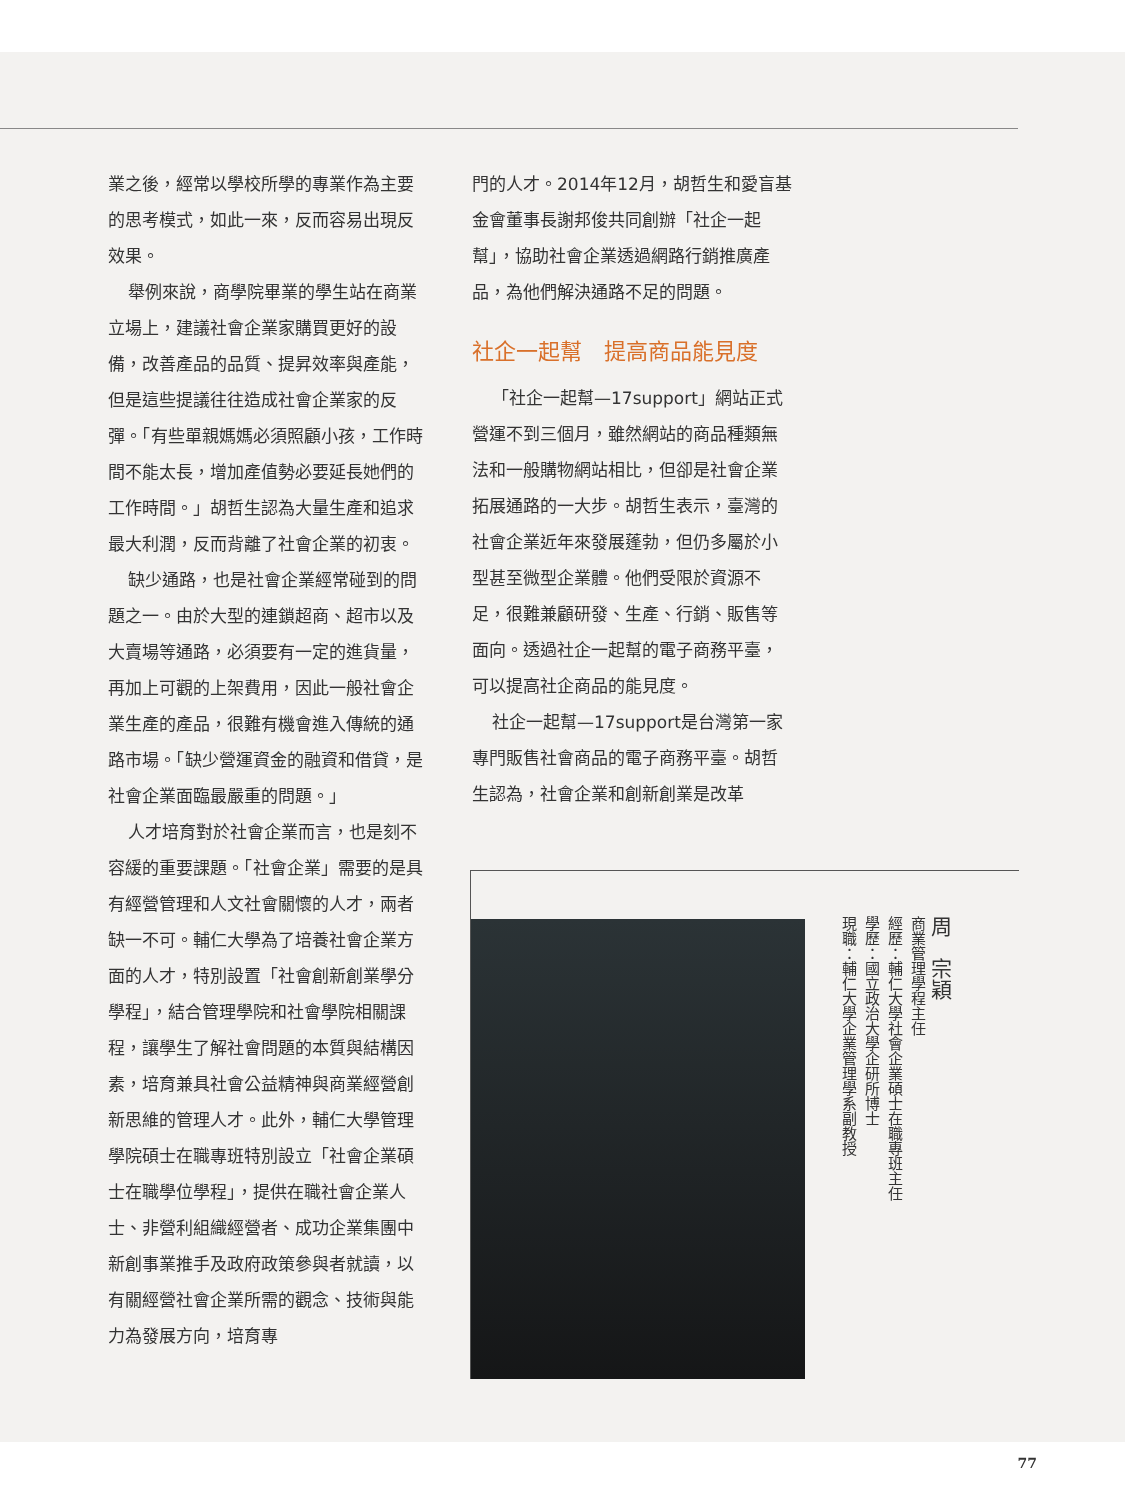業之後，經常以學校所學的專業作為主要的思考模式，如此一來，反而容易出現反效果。
舉例來說，商學院畢業的學生站在商業立場上，建議社會企業家購買更好的設備，改善產品的品質、提昇效率與產能，但是這些提議往往造成社會企業家的反彈。「有些單親媽媽必須照顧小孩，工作時間不能太長，增加產值勢必要延長她們的工作時間。」胡哲生認為大量生產和追求最大利潤，反而背離了社會企業的初衷。
缺少通路，也是社會企業經常碰到的問題之一。由於大型的連鎖超商、超市以及大賣場等通路，必須要有一定的進貨量，再加上可觀的上架費用，因此一般社會企業生產的產品，很難有機會進入傳統的通路市場。「缺少營運資金的融資和借貸，是社會企業面臨最嚴重的問題。」
人才培育對於社會企業而言，也是刻不容緩的重要課題。「社會企業」需要的是具有經營管理和人文社會關懷的人才，兩者缺一不可。輔仁大學為了培養社會企業方面的人才，特別設置「社會創新創業學分學程」，結合管理學院和社會學院相關課程，讓學生了解社會問題的本質與結構因素，培育兼具社會公益精神與商業經營創新思維的管理人才。此外，輔仁大學管理學院碩士在職專班特別設立「社會企業碩士在職學位學程」，提供在職社會企業人士、非營利組織經營者、成功企業集團中新創事業推手及政府政策參與者就讀，以有關經營社會企業所需的觀念、技術與能力為發展方向，培育專
門的人才。2014年12月，胡哲生和愛盲基金會董事長謝邦俊共同創辦「社企一起幫」，協助社會企業透過網路行銷推廣產品，為他們解決通路不足的問題。
社企一起幫　提高商品能見度
「社企一起幫—17support」網站正式營運不到三個月，雖然網站的商品種類無法和一般購物網站相比，但卻是社會企業拓展通路的一大步。胡哲生表示，臺灣的社會企業近年來發展蓬勃，但仍多屬於小型甚至微型企業體。他們受限於資源不足，很難兼顧研發、生產、行銷、販售等面向。透過社企一起幫的電子商務平臺，可以提高社企商品的能見度。
社企一起幫—17support是台灣第一家專門販售社會商品的電子商務平臺。胡哲生認為，社會企業和創新創業是改革
周　宗穎
商業管理學程主任
經歷：輔仁大學社會企業碩士在職專班主任
學歷：國立政治大學企研所博士
現職：輔仁大學企業管理學系副教授
77